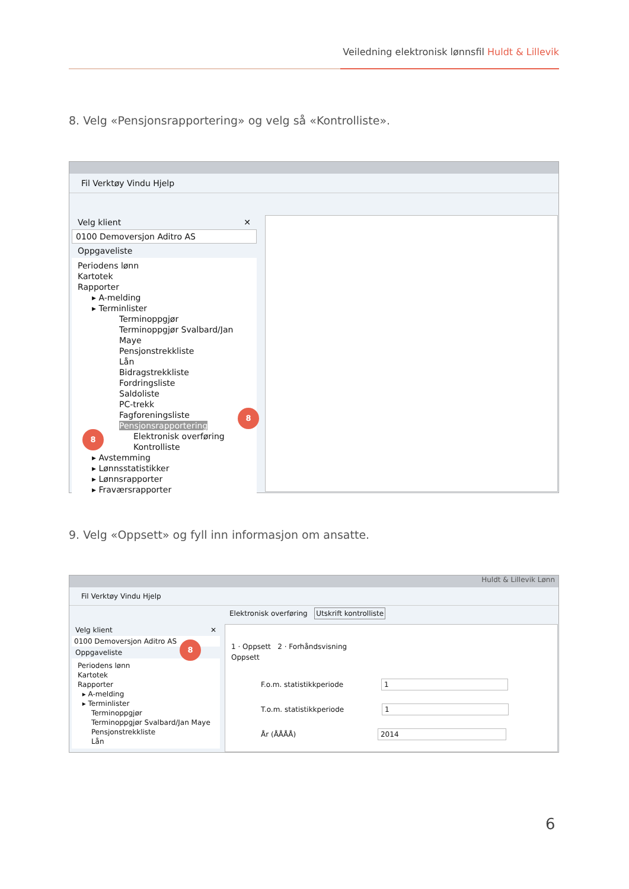Veiledning elektronisk lønnsfil Huldt & Lillevik
8. Velg «Pensjonsrapportering» og velg så «Kontrolliste».
Fil Verktøy Vindu Hjelp
Velg klient ✕
0100 Demoversjon Aditro AS
Oppgaveliste
Periodens lønn
Kartotek
Rapporter
▸ A-melding
▸ Terminlister
Terminoppgjør
Terminoppgjør Svalbard/Jan Maye
Pensjonstrekkliste
Lån
Bidragstrekkliste
Fordringsliste
Saldoliste
PC-trekk
Fagforeningsliste
Pensjonsrapportering
Elektronisk overføring
Kontrolliste
▸ Avstemming
▸ Lønnsstatistikker
▸ Lønnsrapporter
▸ Fraværsrapporter
8
8
9. Velg «Oppsett» og fyll inn informasjon om ansatte.
Huldt & Lillevik Lønn
Fil Verktøy Vindu Hjelp
Elektronisk overføring Utskrift kontrolliste
Velg klient ✕
0100 Demoversjon Aditro AS
Oppgaveliste
Periodens lønn
Kartotek
Rapporter
▸ A-melding
▸ Terminlister
Terminoppgjør
Terminoppgjør Svalbard/Jan Maye
Pensjonstrekkliste
Lån
1 · Oppsett 2 · Forhåndsvisning
Oppsett
F.o.m. statistikkperiode 1
T.o.m. statistikkperiode 1
År (ÅÅÅÅ) 2014
8
6